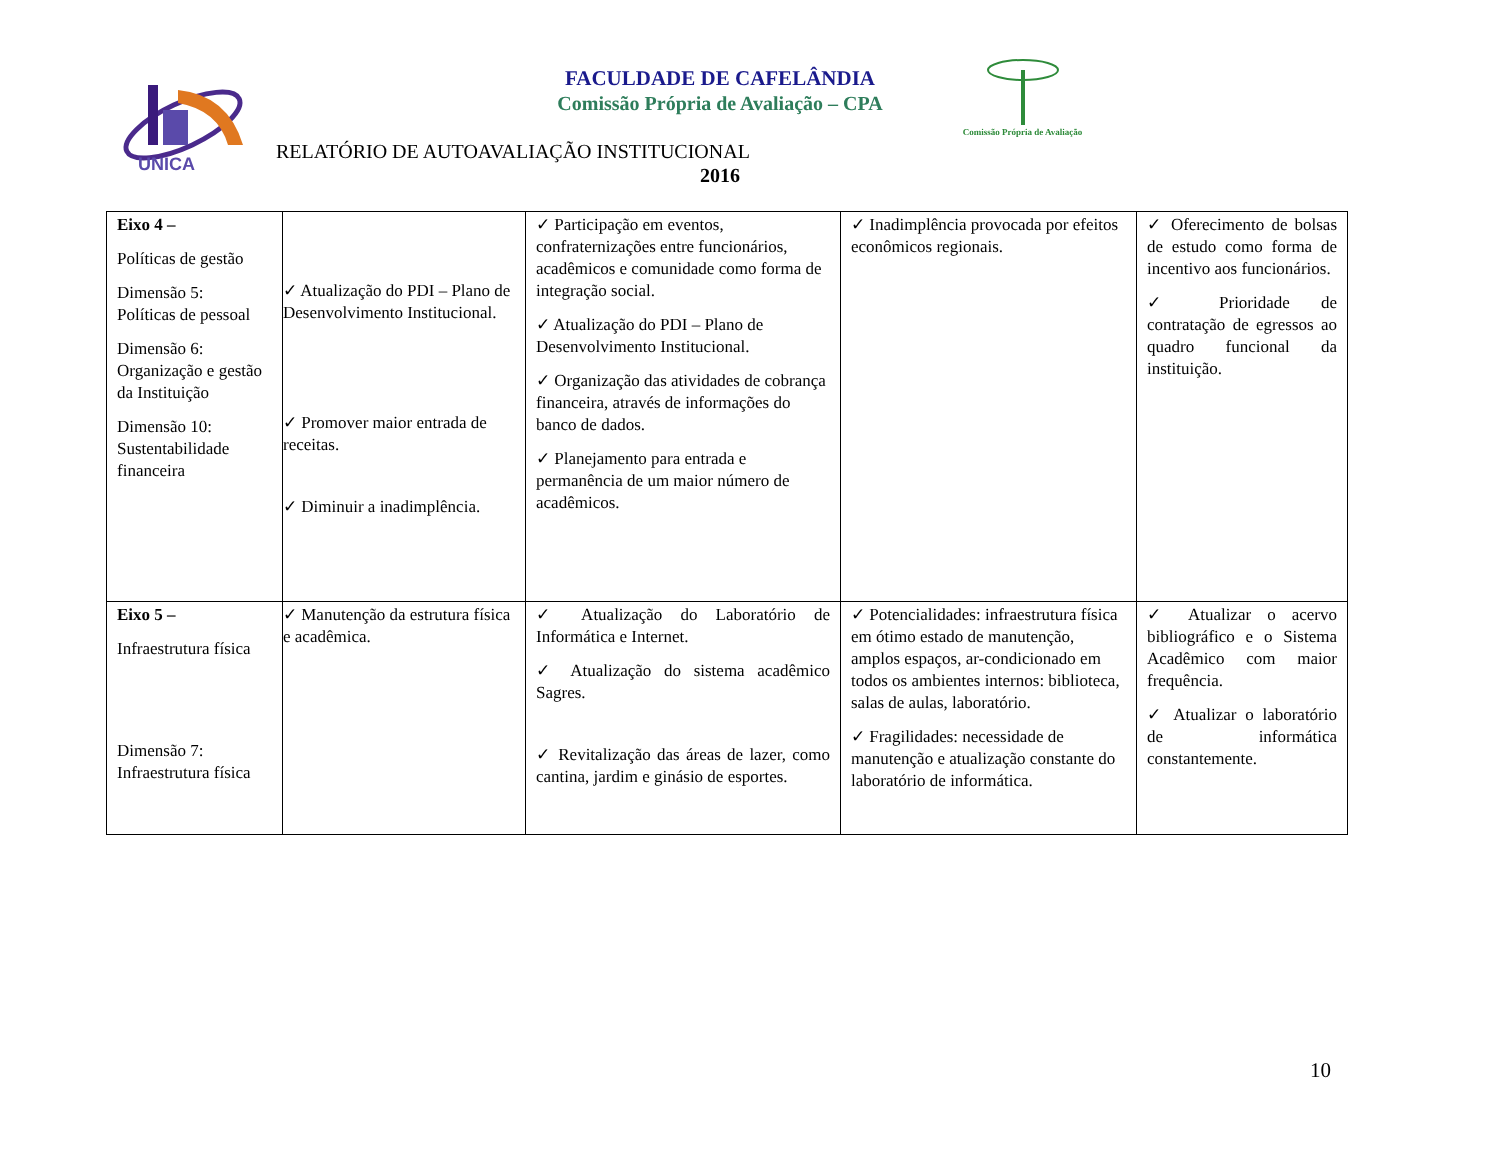UNICA
FACULDADE DE CAFELÂNDIA
Comissão Própria de Avaliação – CPA
RELATÓRIO DE AUTOAVALIAÇÃO INSTITUCIONAL
2016
Comissão Própria de Avaliação
| Eixo 4 – Políticas de gestão Dimensão 5: Políticas de pessoal Dimensão 6: Organização e gestão da Instituição Dimensão 10: Sustentabilidade financeira | ✓ Atualização do PDI – Plano de Desenvolvimento Institucional. ✓ Promover maior entrada de receitas. ✓ Diminuir a inadimplência. | ✓ Participação em eventos, confraternizações entre funcionários, acadêmicos e comunidade como forma de integração social. ✓ Atualização do PDI – Plano de Desenvolvimento Institucional. ✓ Organização das atividades de cobrança financeira, através de informações do banco de dados. ✓ Planejamento para entrada e permanência de um maior número de acadêmicos. | ✓ Inadimplência provocada por efeitos econômicos regionais. | ✓ Oferecimento de bolsas de estudo como forma de incentivo aos funcionários. ✓ Prioridade de contratação de egressos ao quadro funcional da instituição. |
| Eixo 5 – Infraestrutura física Dimensão 7: Infraestrutura física | ✓ Manutenção da estrutura física e acadêmica. | ✓ Atualização do Laboratório de Informática e Internet. ✓ Atualização do sistema acadêmico Sagres. ✓ Revitalização das áreas de lazer, como cantina, jardim e ginásio de esportes. | ✓ Potencialidades: infraestrutura física em ótimo estado de manutenção, amplos espaços, ar-condicionado em todos os ambientes internos: biblioteca, salas de aulas, laboratório. ✓ Fragilidades: necessidade de manutenção e atualização constante do laboratório de informática. | ✓ Atualizar o acervo bibliográfico e o Sistema Acadêmico com maior frequência. ✓ Atualizar o laboratório de informática constantemente. |
10